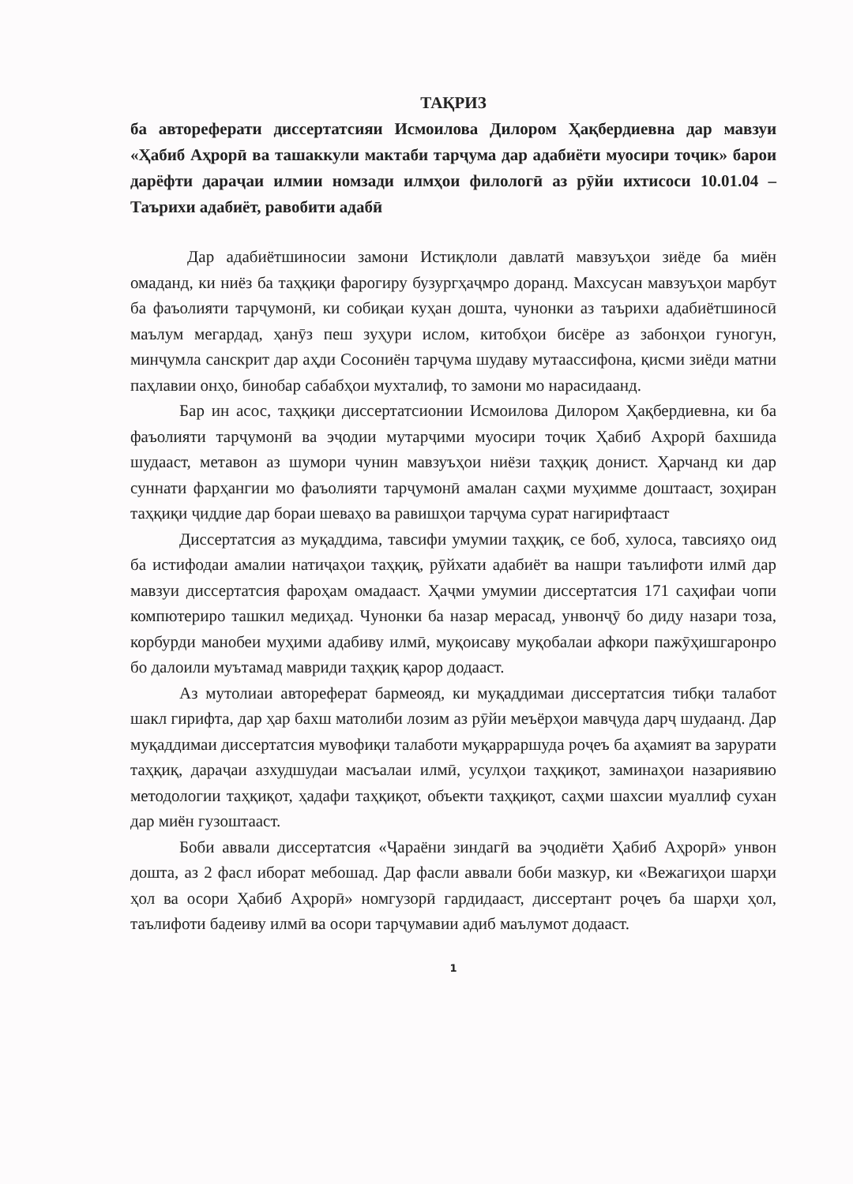ТАҚРИЗ
ба автореферати диссертатсияи Исмоилова Дилором Ҳақбердиевна дар мавзуи «Ҳабиб Аҳрорӣ ва ташаккули мактаби тарҷума дар адабиёти муосири тоҷик» барои дарёфти дараҷаи илмии номзади илмҳои филологӣ аз рӯйи ихтисоси 10.01.04 – Таърихи адабиёт, равобити адабӣ
Дар адабиётшиносии замони Истиқлоли давлатӣ мавзуъҳои зиёде ба миён омаданд, ки ниёз ба таҳқиқи фарогиру бузургҳаҷмро доранд. Махсусан мавзуъҳои марбут ба фаъолияти тарҷумонӣ, ки собиқаи куҳан дошта, чунонки аз таърихи адабиётшиносӣ маълум мегардад, ҳанӯз пеш зуҳури ислом, китобҳои бисёре аз забонҳои гуногун, минҷумла санскрит дар аҳди Сосониён тарҷума шудаву мутаассифона, қисми зиёди матни паҳлавии онҳо, бинобар сабабҳои мухталиф, то замони мо нарасидаанд.
Бар ин асос, таҳқиқи диссертатсионии Исмоилова Дилором Ҳақбердиевна, ки ба фаъолияти тарҷумонӣ ва эҷодии мутарҷими муосири тоҷик Ҳабиб Аҳрорӣ бахшида шудааст, метавон аз шумори чунин мавзуъҳои ниёзи таҳқиқ донист. Ҳарчанд ки дар суннати фарҳангии мо фаъолияти тарҷумонӣ амалан саҳми муҳимме доштааст, зоҳиран таҳқиқи ҷиддие дар бораи шеваҳо ва равишҳои тарҷума сурат нагирифтааст
Диссертатсия аз муқаддима, тавсифи умумии таҳқиқ, се боб, хулоса, тавсияҳо оид ба истифодаи амалии натиҷаҳои таҳқиқ, рӯйхати адабиёт ва нашри таълифоти илмӣ дар мавзуи диссертатсия фароҳам омадааст. Ҳаҷми умумии диссертатсия 171 саҳифаи чопи компютериро ташкил медиҳад. Чунонки ба назар мерасад, унвонҷӯ бо диду назари тоза, корбурди манобеи муҳими адабиву илмӣ, муқоисаву муқобалаи афкори пажӯҳишгаронро бо далоили муътамад мавриди таҳқиқ қарор додааст.
Аз мутолиаи автореферат бармеояд, ки муқаддимаи диссертатсия тибқи талабот шакл гирифта, дар ҳар бахш матолиби лозим аз рӯйи меъёрҳои мавҷуда дарҷ шудаанд. Дар муқаддимаи диссертатсия мувофиқи талаботи муқарраршуда роҷеъ ба аҳамият ва зарурати таҳқиқ, дараҷаи азхудшудаи масъалаи илмӣ, усулҳои таҳқиқот, заминаҳои назариявию методологии таҳқиқот, ҳадафи таҳқиқот, объекти таҳқиқот, саҳми шахсии муаллиф сухан дар миён гузоштааст.
Боби аввали диссертатсия «Ҷараёни зиндагӣ ва эҷодиёти Ҳабиб Аҳрорӣ» унвон дошта, аз 2 фасл иборат мебошад. Дар фасли аввали боби мазкур, ки «Вежагиҳои шарҳи ҳол ва осори Ҳабиб Аҳрорӣ» номгузорӣ гардидааст, диссертант роҷеъ ба шарҳи ҳол, таълифоти бадеиву илмӣ ва осори тарҷумавии адиб маълумот додааст.
1